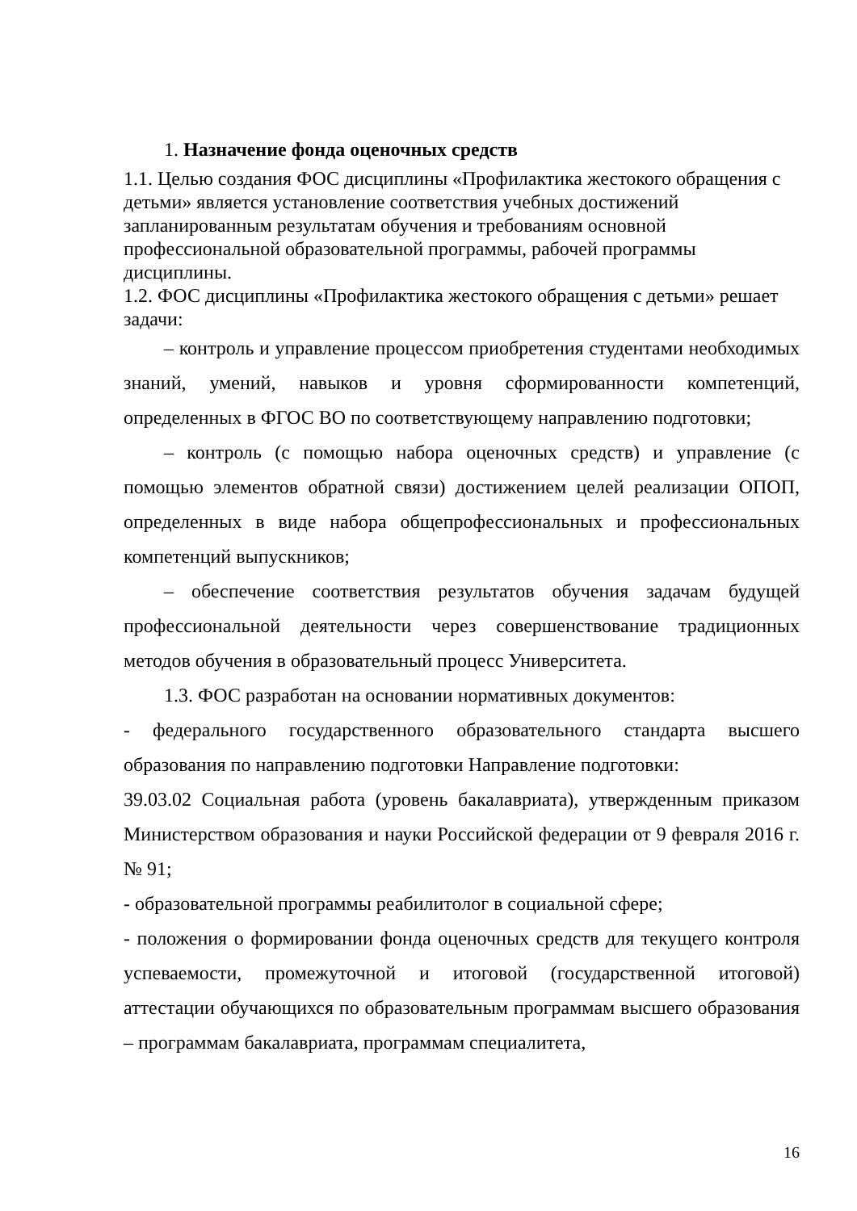1. Назначение фонда оценочных средств
1.1. Целью создания ФОС дисциплины «Профилактика жестокого обращения с детьми» является установление соответствия учебных достижений запланированным результатам обучения и требованиям основной профессиональной образовательной программы, рабочей программы дисциплины.
1.2. ФОС дисциплины «Профилактика жестокого обращения с детьми» решает задачи:
– контроль и управление процессом приобретения студентами необходимых знаний, умений, навыков и уровня сформированности компетенций, определенных в ФГОС ВО по соответствующему направлению подготовки;
– контроль (с помощью набора оценочных средств) и управление (с помощью элементов обратной связи) достижением целей реализации ОПОП, определенных в виде набора общепрофессиональных и профессиональных компетенций выпускников;
– обеспечение соответствия результатов обучения задачам будущей профессиональной деятельности через совершенствование традиционных методов обучения в образовательный процесс Университета.
1.3. ФОС разработан на основании нормативных документов:
- федерального государственного образовательного стандарта высшего образования по направлению подготовки Направление подготовки:
39.03.02 Социальная работа (уровень бакалавриата), утвержденным приказом Министерством образования и науки Российской федерации от 9 февраля 2016 г. № 91;
- образовательной программы реабилитолог в социальной сфере;
- положения о формировании фонда оценочных средств для текущего контроля успеваемости, промежуточной и итоговой (государственной итоговой) аттестации обучающихся по образовательным программам высшего образования – программам бакалавриата, программам специалитета,
16